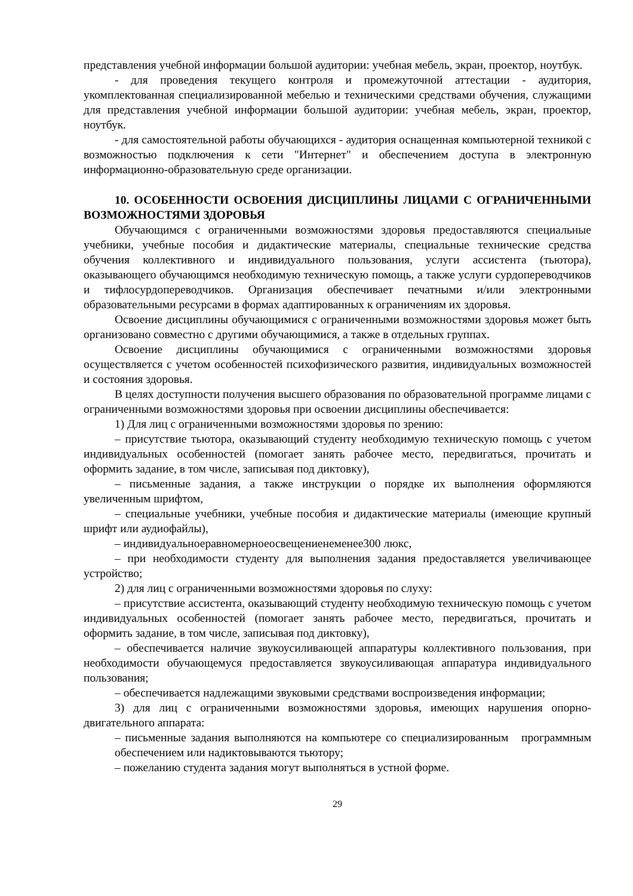представления учебной информации большой аудитории: учебная мебель, экран, проектор, ноутбук.
- для проведения текущего контроля и промежуточной аттестации - аудитория, укомплектованная специализированной мебелью и техническими средствами обучения, служащими для представления учебной информации большой аудитории: учебная мебель, экран, проектор, ноутбук.
- для самостоятельной работы обучающихся - аудитория оснащенная компьютерной техникой с возможностью подключения к сети "Интернет" и обеспечением доступа в электронную информационно-образовательную среде организации.
10. ОСОБЕННОСТИ ОСВОЕНИЯ ДИСЦИПЛИНЫ ЛИЦАМИ С ОГРАНИЧЕННЫМИ ВОЗМОЖНОСТЯМИ ЗДОРОВЬЯ
Обучающимся с ограниченными возможностями здоровья предоставляются специальные учебники, учебные пособия и дидактические материалы, специальные технические средства обучения коллективного и индивидуального пользования, услуги ассистента (тьютора), оказывающего обучающимся необходимую техническую помощь, а также услуги сурдопереводчиков и тифлосурдопереводчиков. Организация обеспечивает печатными и/или электронными образовательными ресурсами в формах адаптированных к ограничениям их здоровья.
Освоение дисциплины обучающимися с ограниченными возможностями здоровья может быть организовано совместно с другими обучающимися, а также в отдельных группах.
Освоение дисциплины обучающимися с ограниченными возможностями здоровья осуществляется с учетом особенностей психофизического развития, индивидуальных возможностей и состояния здоровья.
В целях доступности получения высшего образования по образовательной программе лицами с ограниченными возможностями здоровья при освоении дисциплины обеспечивается:
1) Для лиц с ограниченными возможностями здоровья по зрению:
– присутствие тьютора, оказывающий студенту необходимую техническую помощь с учетом индивидуальных особенностей (помогает занять рабочее место, передвигаться, прочитать и оформить задание, в том числе, записывая под диктовку),
– письменные задания, а также инструкции о порядке их выполнения оформляются увеличенным шрифтом,
– специальные учебники, учебные пособия и дидактические материалы (имеющие крупный шрифт или аудиофайлы),
– индивидуальноеравномерноеосвещениенеменее300 люкс,
– при необходимости студенту для выполнения задания предоставляется увеличивающее устройство;
2) для лиц с ограниченными возможностями здоровья по слуху:
– присутствие ассистента, оказывающий студенту необходимую техническую помощь с учетом индивидуальных особенностей (помогает занять рабочее место, передвигаться, прочитать и оформить задание, в том числе, записывая под диктовку),
– обеспечивается наличие звукоусиливающей аппаратуры коллективного пользования, при необходимости обучающемуся предоставляется звукоусиливающая аппаратура индивидуального пользования;
– обеспечивается надлежащими звуковыми средствами воспроизведения информации;
3) для лиц с ограниченными возможностями здоровья, имеющих нарушения опорно-двигательного аппарата:
– письменные задания выполняются на компьютере со специализированным программным обеспечением или надиктовываются тьютору;
– пожеланию студента задания могут выполняться в устной форме.
29